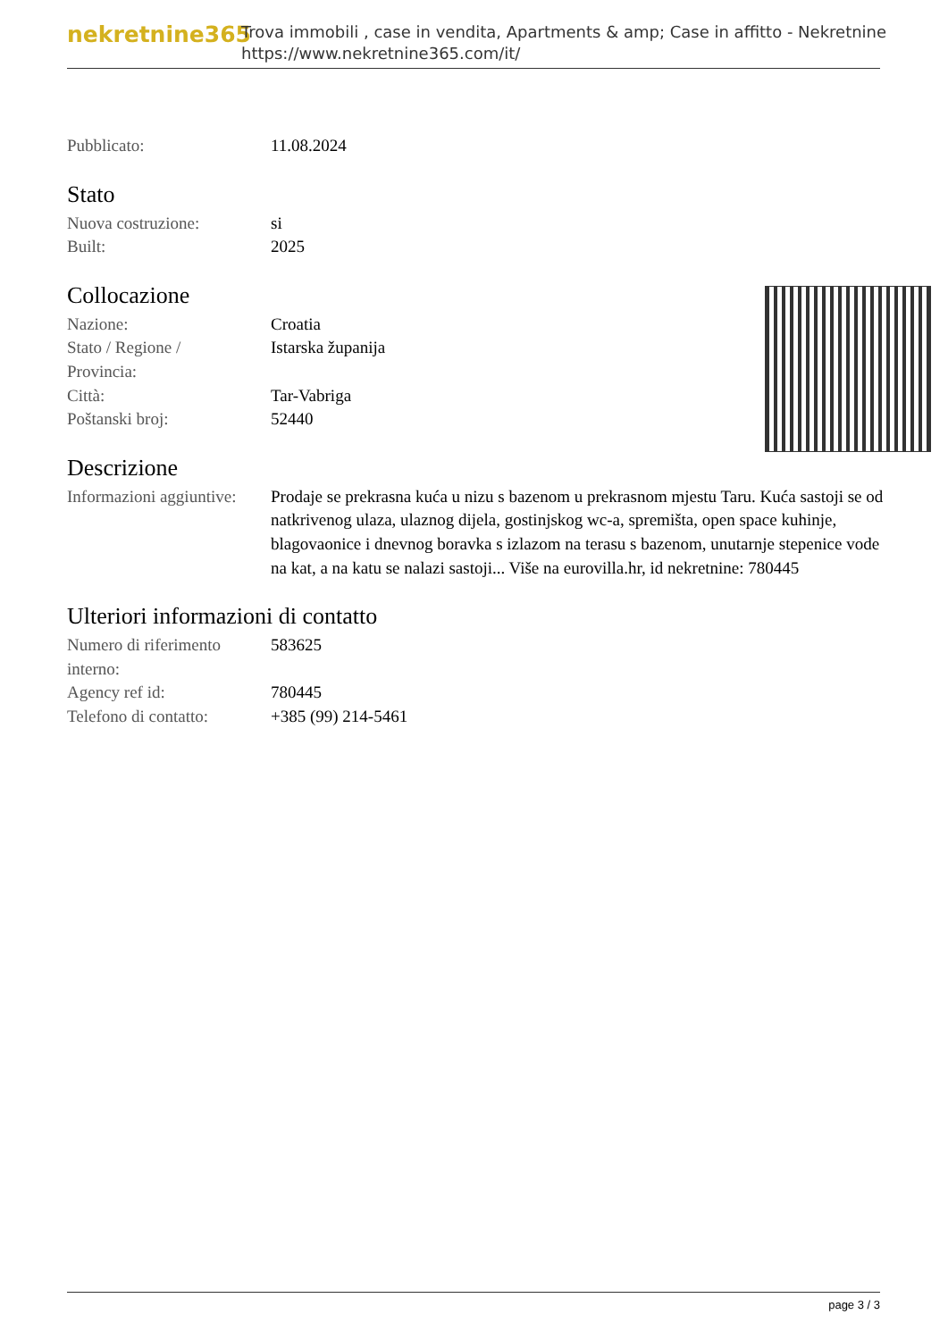nekretnine365
Trova immobili , case in vendita, Apartments & amp; Case in affitto - Nekretnine
https://www.nekretnine365.com/it/
| Pubblicato: | 11.08.2024 |
Stato
| Nuova costruzione: | si |
| Built: | 2025 |
Collocazione
| Nazione: | Croatia |
| Stato / Regione / Provincia: | Istarska županija |
| Città: | Tar-Vabriga |
| Poštanski broj: | 52440 |
Descrizione
| Informazioni aggiuntive: | Prodaje se prekrasna kuća u nizu s bazenom u prekrasnom mjestu Taru. Kuća sastoji se od natkrivenog ulaza, ulaznog dijela, gostinjskog wc-a, spremišta, open space kuhinje, blagovaonice i dnevnog boravka s izlazom na terasu s bazenom, unutarnje stepenice vode na kat, a na katu se nalazi sastoji... Više na eurovilla.hr, id nekretnine: 780445 |
Ulteriori informazioni di contatto
| Numero di riferimento interno: | 583625 |
| Agency ref id: | 780445 |
| Telefono di contatto: | +385 (99) 214-5461 |
page 3 / 3